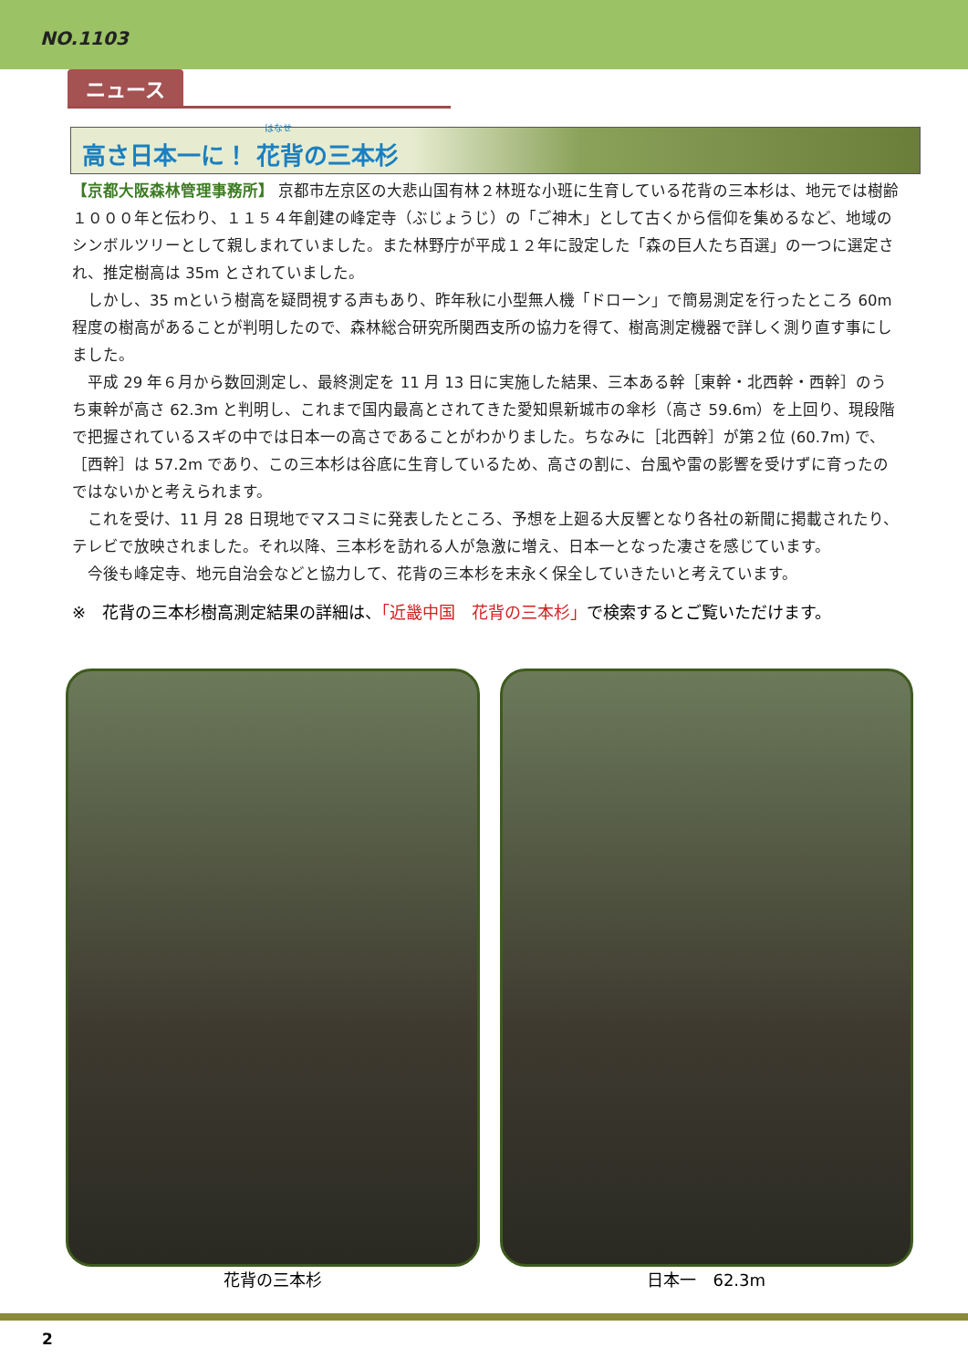NO.1103
ニュース
はなせ
高さ日本一に！ 花背の三本杉
【京都大阪森林管理事務所】 京都市左京区の大悲山国有林２林班な小班に生育している花背の三本杉は、地元では樹齢１０００年と伝わり、１１５４年創建の峰定寺（ぶじょうじ）の「ご神木」として古くから信仰を集めるなど、地域のシンボルツリーとして親しまれていました。また林野庁が平成１２年に設定した「森の巨人たち百選」の一つに選定され、推定樹高は 35m とされていました。
　しかし、35 mという樹高を疑問視する声もあり、昨年秋に小型無人機「ドローン」で簡易測定を行ったところ 60m 程度の樹高があることが判明したので、森林総合研究所関西支所の協力を得て、樹高測定機器で詳しく測り直す事にしました。
　平成 29 年６月から数回測定し、最終測定を 11 月 13 日に実施した結果、三本ある幹［東幹・北西幹・西幹］のうち東幹が高さ 62.3m と判明し、これまで国内最高とされてきた愛知県新城市の傘杉（高さ 59.6m）を上回り、現段階で把握されているスギの中では日本一の高さであることがわかりました。ちなみに［北西幹］が第２位 (60.7m) で、［西幹］は 57.2m であり、この三本杉は谷底に生育しているため、高さの割に、台風や雷の影響を受けずに育ったのではないかと考えられます。
　これを受け、11 月 28 日現地でマスコミに発表したところ、予想を上廻る大反響となり各社の新聞に掲載されたり、テレビで放映されました。それ以降、三本杉を訪れる人が急激に増え、日本一となった凄さを感じています。
　今後も峰定寺、地元自治会などと協力して、花背の三本杉を末永く保全していきたいと考えています。
※　花背の三本杉樹高測定結果の詳細は、「近畿中国　花背の三本杉」で検索するとご覧いただけます。
花背の三本杉 日本一　62.3m
2